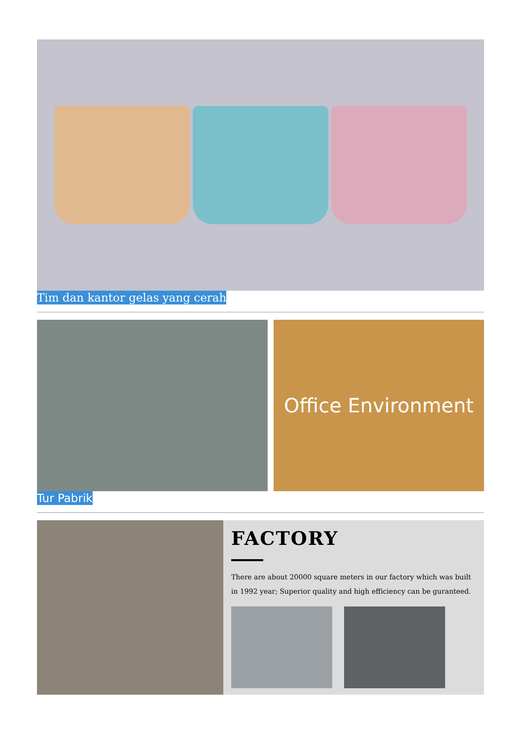Tim dan kantor gelas yang cerah
Office Environment
Tur Pabrik
FACTORY
There are about 20000 square meters in our factory which was built in 1992 year; Superior quality and high efficiency can be guranteed.